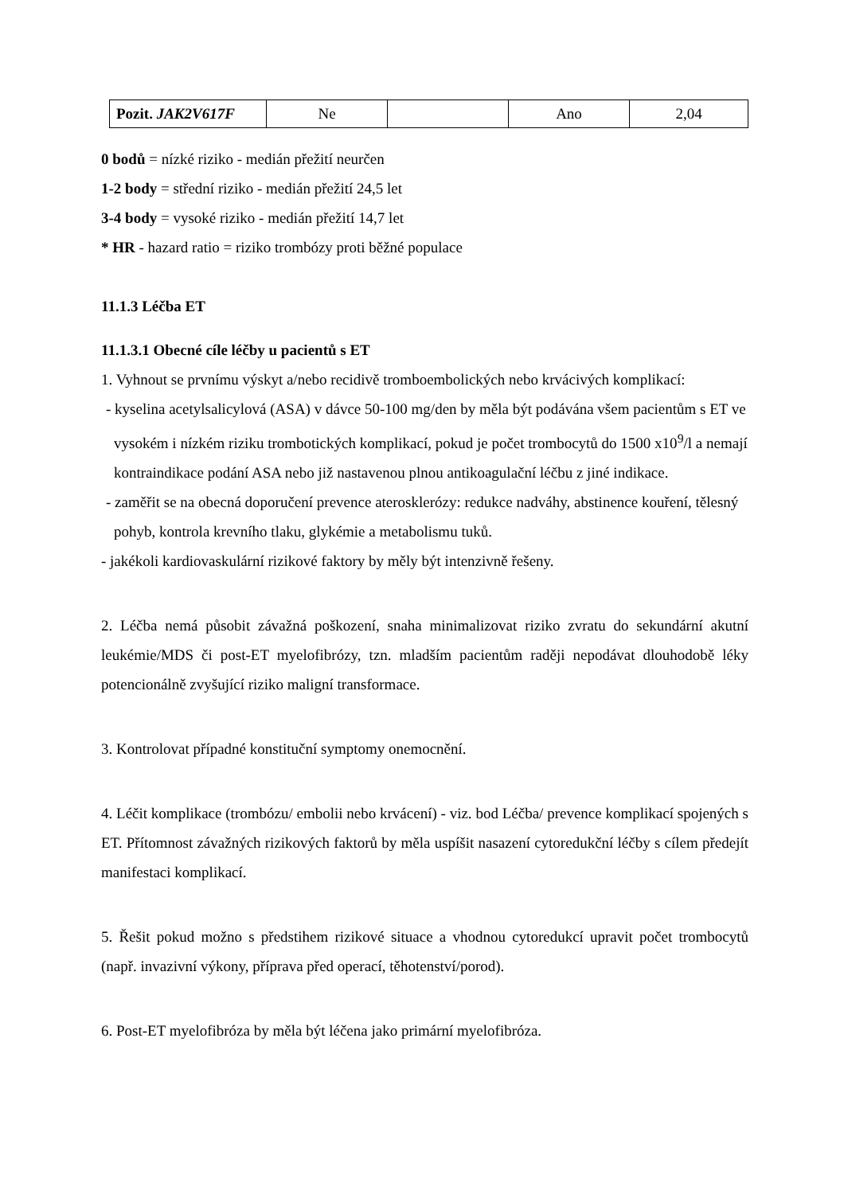| Pozit. JAK2V617F | Ne | | Ano | 2,04 |
0 bodů = nízké riziko - medián přežití neurčen
1-2 body = střední riziko - medián přežití 24,5 let
3-4 body = vysoké riziko - medián přežití 14,7 let
* HR - hazard ratio = riziko trombózy proti běžné populace
11.1.3 Léčba ET
11.1.3.1 Obecné cíle léčby u pacientů s ET
1. Vyhnout se prvnímu výskyt a/nebo recidivě tromboembolických nebo krvácivých komplikací:
- kyselina acetylsalicylová (ASA) v dávce 50-100 mg/den by měla být podávána všem pacientům s ET ve vysokém i nízkém riziku trombotických komplikací, pokud je počet trombocytů do 1500 x10<sup>9</sup>/l a nemají kontraindikace podání ASA nebo již nastavenou plnou antikoagulační léčbu z jiné indikace.
- zaměřit se na obecná doporučení prevence aterosklerózy: redukce nadváhy, abstinence kouření, tělesný pohyb, kontrola krevního tlaku, glykémie a metabolismu tuků.
- jakékoli kardiovaskulární rizikové faktory by měly být intenzivně řešeny.
2. Léčba nemá působit závažná poškození, snaha minimalizovat riziko zvratu do sekundární akutní leukémie/MDS či post-ET myelofibrózy, tzn. mladším pacientům raději nepodávat dlouhodobě léky potencionálně zvyšující riziko maligní transformace.
3. Kontrolovat případné konstituční symptomy onemocnění.
4. Léčit komplikace (trombózu/ embolii nebo krvácení) - viz. bod Léčba/ prevence komplikací spojených s ET. Přítomnost závažných rizikových faktorů by měla uspíšit nasazení cytoredukční léčby s cílem předejít manifestaci komplikací.
5. Řešit pokud možno s předstihem rizikové situace a vhodnou cytoredukcí upravit počet trombocytů (např. invazivní výkony, příprava před operací, těhotenství/porod).
6. Post-ET myelofibróza by měla být léčena jako primární myelofibróza.